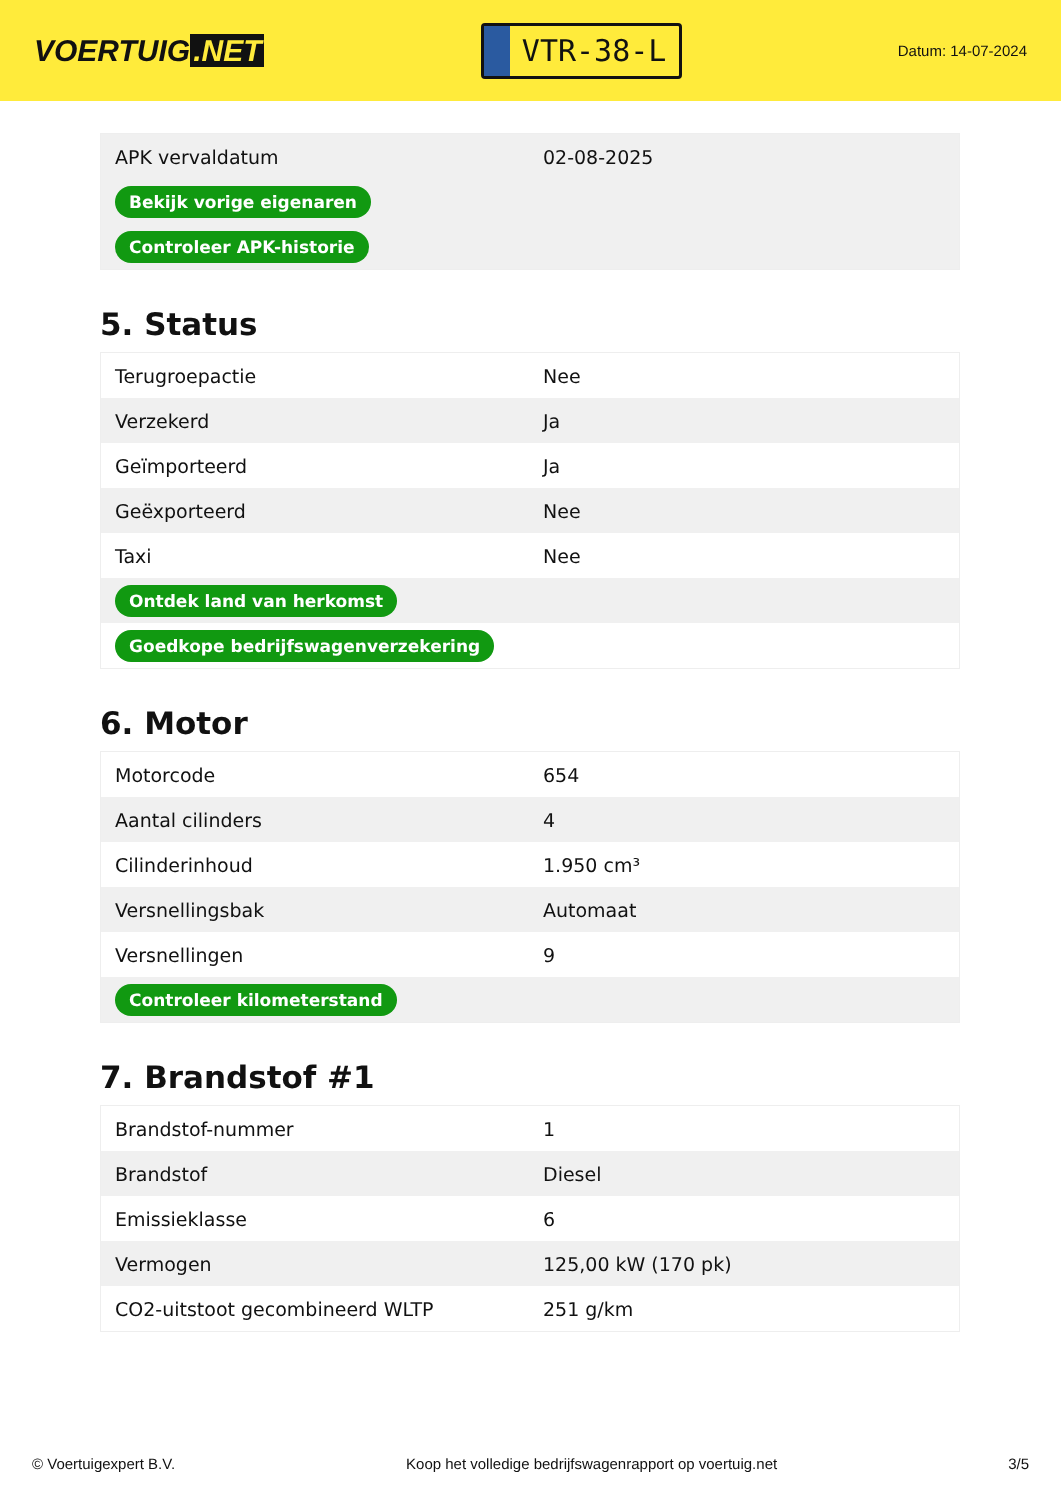VOERTUIG.NET
VTR-38-L
Datum: 14-07-2024
| APK vervaldatum | 02-08-2025 |
| Bekijk vorige eigenaren | |
| Controleer APK-historie | |
5. Status
| Terugroepactie | Nee |
| Verzekerd | Ja |
| Geïmporteerd | Ja |
| Geëxporteerd | Nee |
| Taxi | Nee |
| Ontdek land van herkomst | |
| Goedkope bedrijfswagenverzekering | |
6. Motor
| Motorcode | 654 |
| Aantal cilinders | 4 |
| Cilinderinhoud | 1.950 cm³ |
| Versnellingsbak | Automaat |
| Versnellingen | 9 |
| Controleer kilometerstand | |
7. Brandstof #1
| Brandstof-nummer | 1 |
| Brandstof | Diesel |
| Emissieklasse | 6 |
| Vermogen | 125,00 kW (170 pk) |
| CO2-uitstoot gecombineerd WLTP | 251 g/km |
© Voertuigexpert B.V. Koop het volledige bedrijfswagenrapport op voertuig.net 3/5